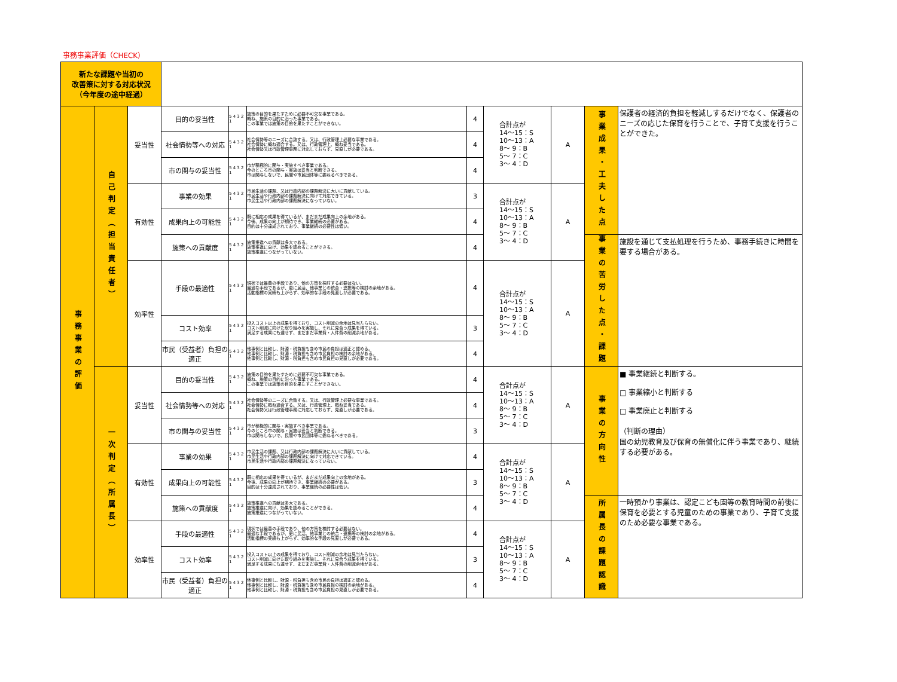事務事業評価（CHECK）
| 新たな課題や当初の 改善策に対する対応状況 （今年度の途中経過） | | | | | | | | | | |
| 事務事業の評価 | 自己判定（担当責任者） | 妥当性 | 目的の妥当性 | 5 4 3 2 1 | 施策の目的を果たすために必要不可欠な事業である。 概ね、施策の目的に沿った事業である。 この事業では施策の目的を果たすことができない。 | 4 | 合計点が 14～15：S 10～13：A 8～ 9：B 5～ 7：C 3～ 4：D | A | 事業成果・工夫した点 | 保護者の経済的負担を軽減しするだけでなく、保護者のニーズの応じた保育を行うことで、子育て支援を行うことができた。 |
| | | | 社会情勢等への対応 | 5 4 3 2 1 | 社会情勢等のニーズに合致する。又は、行政管理上必要な事業である。 社会情勢に概ね適合する。又は、行政管理上、概ね妥当である。 社会情勢又は行政管理事務に対応しておらず、見直しが必要である。 | 4 | | | | |
| | | | 市の関与の妥当性 | 5 4 3 2 1 | 市が積極的に関与・実施すべき事業である。 今のところ市の関与・実施は妥当と判断できる。 市は関与しないで、民間や市民団体等に委ねるべきである。 | 4 | | | | |
| | | 有効性 | 事業の効果 | 5 4 3 2 1 | 市民生活の課題、又は行政内部の課題解決に大いに貢献している。 市民生活や行政内部の課題解決に向けて対応できている。 市民生活や行政内部の課題解決になっていない。 | 3 | 合計点が 14～15：S 10～13：A 8～ 9：B 5～ 7：C 3～ 4：D | A | | |
| | | | 成果向上の可能性 | 5 4 3 2 1 | 既に相応の成果を得ているが、まだまだ成果向上の余地がある。 今後、成果の向上が期待でき、事業継続の必要がある。 目的は十分達成されており、事業継続の必要性は低い。 | 4 | | | | |
| | | | 施策への貢献度 | 5 4 3 2 1 | 施策推進への貢献は多大である。 施策推進に向け、効果を認めることができる。 施策推進につながっていない。 | 4 | | | 事業の苦労した点・課題 | 施設を通じて支払処理を行うため、事務手続きに時間を要する場合がある。 |
| | | 効率性 | 手段の最適性 | 5 4 3 2 1 | 現状では最善の手段であり、他の方策を検討する必要はない。 最適な手段であるが、更に民活、他事業との統合・連携等の検討の余地がある。 活動指標の実績も上がらず、効率的な手段の見直しが必要である。 | 4 | 合計点が 14～15：S 10～13：A 8～ 9：B 5～ 7：C 3～ 4：D | A | | |
| | | | コスト効率 | 5 4 3 2 1 | 投入コスト以上の成果を得ており、コスト削減の余地は見当たらない。 コスト削減に向けた取り組みを実施し、それに見合う成果を得ている。 満足する成果にも達せず、まだまだ事業費・人件費の削減余地がある。 | 3 | | | | |
| | | | 市民（受益者）負担の適正 | 5 4 3 2 1 | 他事例と比較し、財源・税負担も含め市民の負担は適正と認める。 他事例と比較し、財源・税負担も含め市民負担の検討の余地がある。 他事例と比較し、財源・税負担も含め市民負担の見直しが必要である。 | 4 | | | | |
| | 一次判定（所属長） | 妥当性 | 目的の妥当性 | 5 4 3 2 1 | 施策の目的を果たすために必要不可欠な事業である。 概ね、施策の目的に沿った事業である。 この事業では施策の目的を果たすことができない。 | 4 | 合計点が 14～15：S 10～13：A 8～ 9：B 5～ 7：C 3～ 4：D | A | 事業の方向性 | ■ 事業継続と判断する。 □ 事業縮小と判断する □ 事業廃止と判断する （判断の理由） 国の幼児教育及び保育の無償化に伴う事業であり、継続する必要がある。 |
| | | | 社会情勢等への対応 | 5 4 3 2 1 | 社会情勢等のニーズに合致する。又は、行政管理上必要な事業である。 社会情勢に概ね適合する。又は、行政管理上、概ね妥当である。 社会情勢又は行政管理事務に対応しておらず、見直しが必要である。 | 4 | | | | |
| | | | 市の関与の妥当性 | 5 4 3 2 1 | 市が積極的に関与・実施すべき事業である。 今のところ市の関与・実施は妥当と判断できる。 市は関与しないで、民間や市民団体等に委ねるべきである。 | 3 | | | | |
| | | 有効性 | 事業の効果 | 5 4 3 2 1 | 市民生活の課題、又は行政内部の課題解決に大いに貢献している。 市民生活や行政内部の課題解決に向けて対応できている。 市民生活や行政内部の課題解決になっていない。 | 4 | 合計点が 14～15：S 10～13：A 8～ 9：B 5～ 7：C 3～ 4：D | A | | |
| | | | 成果向上の可能性 | 5 4 3 2 1 | 既に相応の成果を得ているが、まだまだ成果向上の余地がある。 今後、成果の向上が期待でき、事業継続の必要がある。 目的は十分達成されており、事業継続の必要性は低い。 | 3 | | | | |
| | | | 施策への貢献度 | 5 4 3 2 1 | 施策推進への貢献は多大である。 施策推進に向け、効果を認めることができる。 施策推進につながっていない。 | 4 | | | 所属長の課題認識 | 一時預かり事業は、認定こども園等の教育時間の前後に保育を必要とする児童のための事業であり、子育て支援のため必要な事業である。 |
| | | 効率性 | 手段の最適性 | 5 4 3 2 1 | 現状では最善の手段であり、他の方策を検討する必要はない。 最適な手段であるが、更に民活、他事業との統合・連携等の検討の余地がある。 活動指標の実績も上がらず、効率的な手段の見直しが必要である。 | 4 | 合計点が 14～15：S 10～13：A 8～ 9：B 5～ 7：C 3～ 4：D | A | | |
| | | | コスト効率 | 5 4 3 2 1 | 投入コスト以上の成果を得ており、コスト削減の余地は見当たらない。 コスト削減に向けた取り組みを実施し、それに見合う成果を得ている。 満足する成果にも達せず、まだまだ事業費・人件費の削減余地がある。 | 3 | | | | |
| | | | 市民（受益者）負担の適正 | 5 4 3 2 1 | 他事例と比較し、財源・税負担も含め市民の負担は適正と認める。 他事例と比較し、財源・税負担も含め市民負担の検討の余地がある。 他事例と比較し、財源・税負担も含め市民負担の見直しが必要である。 | 4 | | | | |